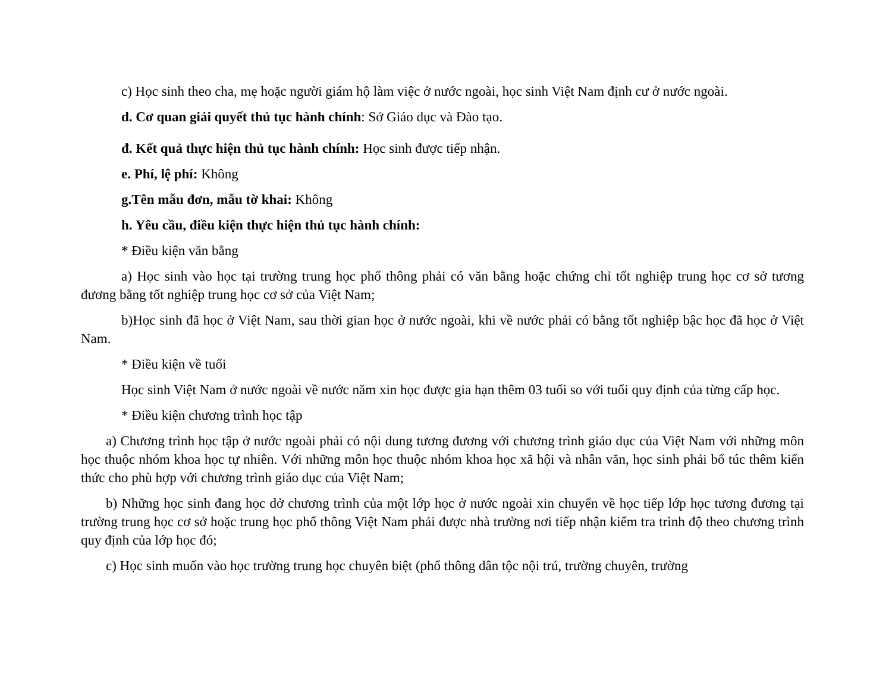c) Học sinh theo cha, mẹ hoặc người giám hộ làm việc ở nước ngoài, học sinh Việt Nam định cư ở nước ngoài.
d. Cơ quan giải quyết thủ tục hành chính: Sở Giáo dục và Đào tạo.
đ. Kết quả thực hiện thủ tục hành chính: Học sinh được tiếp nhận.
e. Phí, lệ phí: Không
g.Tên mẫu đơn, mẫu tờ khai: Không
h. Yêu cầu, điều kiện thực hiện thủ tục hành chính:
* Điều kiện văn bằng
a) Học sinh vào học tại trường trung học phổ thông phải có văn bằng hoặc chứng chỉ tốt nghiệp trung học cơ sở tương đương bằng tốt nghiệp trung học cơ sở của Việt Nam;
b)Học sinh đã học ở Việt Nam, sau thời gian học ở nước ngoài, khi về nước phải có bằng tốt nghiệp bậc học đã học ở Việt Nam.
* Điều kiện về tuổi
Học sinh Việt Nam ở nước ngoài về nước năm xin học được gia hạn thêm 03 tuổi so với tuổi quy định của từng cấp học.
* Điều kiện chương trình học tập
a) Chương trình học tập ở nước ngoài phải có nội dung tương đương với chương trình giáo dục của Việt Nam với những môn học thuộc nhóm khoa học tự nhiên. Với những môn học thuộc nhóm khoa học xã hội và nhân văn, học sinh phải bổ túc thêm kiến thức cho phù hợp với chương trình giáo dục của Việt Nam;
b) Những học sinh đang học dở chương trình của một lớp học ở nước ngoài xin chuyển về học tiếp lớp học tương đương tại trường trung học cơ sở hoặc trung học phổ thông Việt Nam phải được nhà trường nơi tiếp nhận kiểm tra trình độ theo chương trình quy định của lớp học đó;
c) Học sinh muốn vào học trường trung học chuyên biệt (phổ thông dân tộc nội trú, trường chuyên, trường